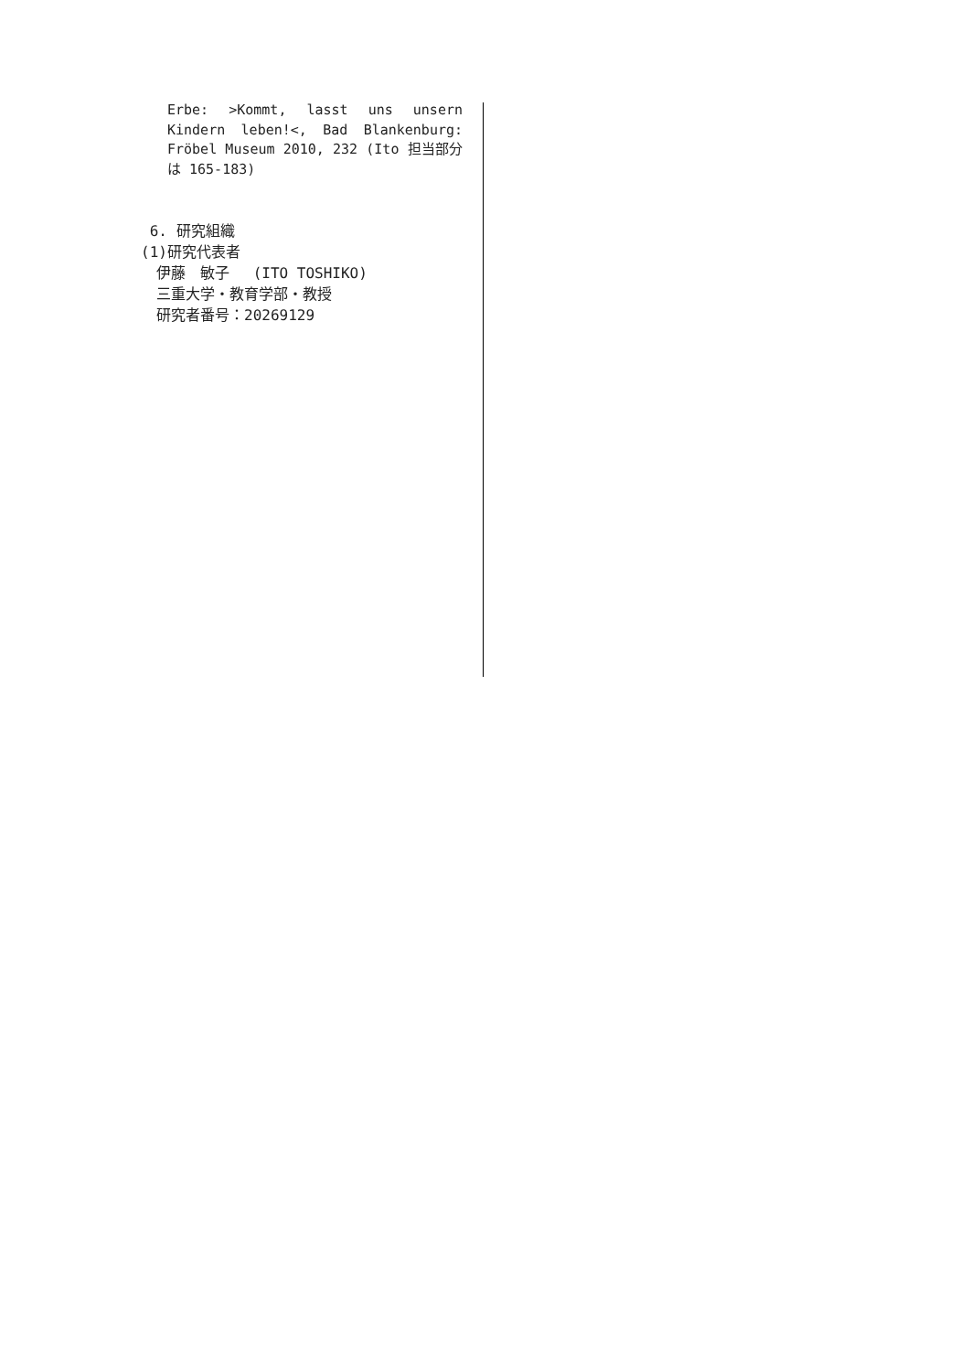Erbe: >Kommt, lasst uns unsern Kindern leben!<, Bad Blankenburg: Fröbel Museum 2010, 232 (Ito 担当部分は 165-183)
6. 研究組織
(1)研究代表者
伊藤　敏子　 (ITO TOSHIKO)
三重大学・教育学部・教授
研究者番号：20269129